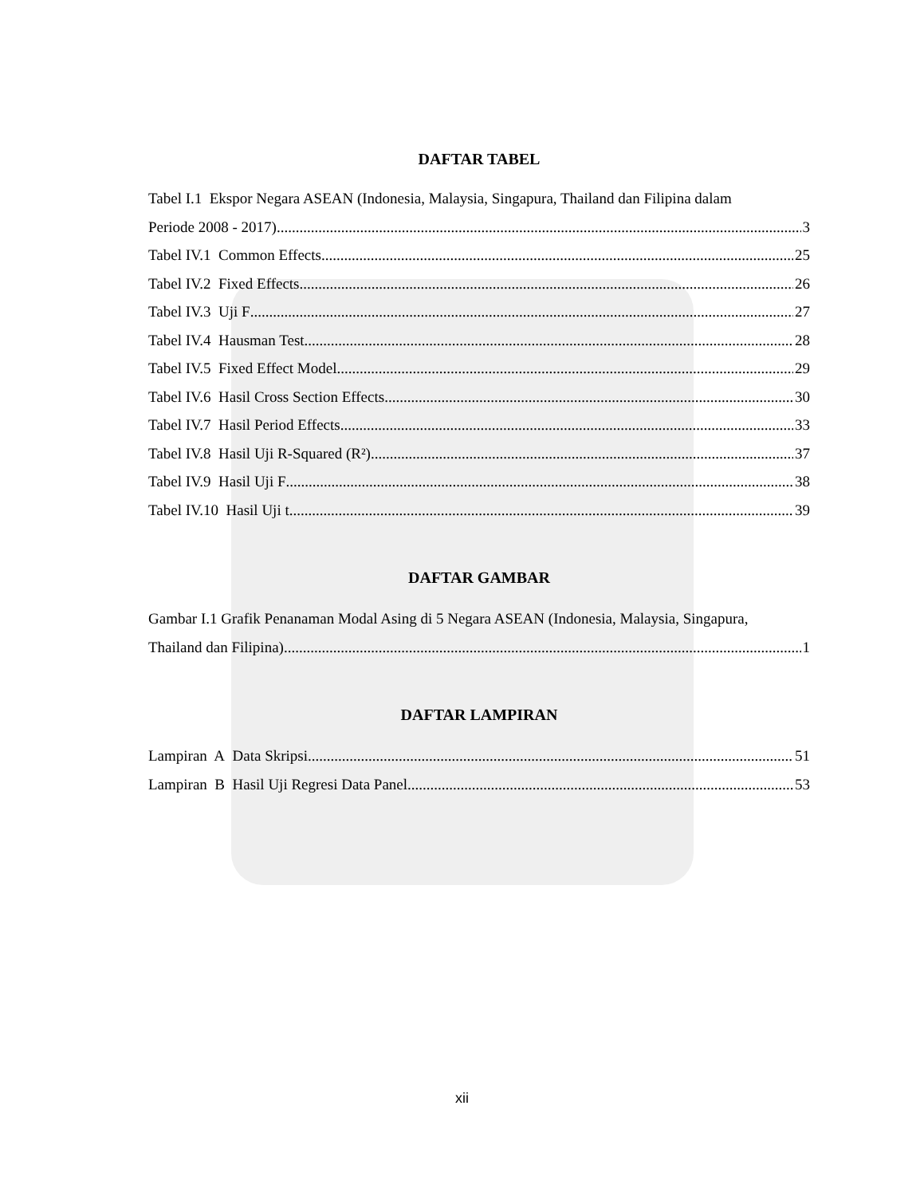DAFTAR TABEL
Tabel I.1 Ekspor Negara ASEAN (Indonesia, Malaysia, Singapura, Thailand dan Filipina dalam
Periode 2008 - 2017) 3
Tabel IV.1 Common Effects 25
Tabel IV.2 Fixed Effects 26
Tabel IV.3 Uji F 27
Tabel IV.4 Hausman Test 28
Tabel IV.5 Fixed Effect Model 29
Tabel IV.6 Hasil Cross Section Effects 30
Tabel IV.7 Hasil Period Effects 33
Tabel IV.8 Hasil Uji R-Squared (R²) 37
Tabel IV.9 Hasil Uji F 38
Tabel IV.10 Hasil Uji t 39
DAFTAR GAMBAR
Gambar I.1 Grafik Penanaman Modal Asing di 5 Negara ASEAN (Indonesia, Malaysia, Singapura,
Thailand dan Filipina) 1
DAFTAR LAMPIRAN
Lampiran A Data Skripsi 51
Lampiran B Hasil Uji Regresi Data Panel 53
xii